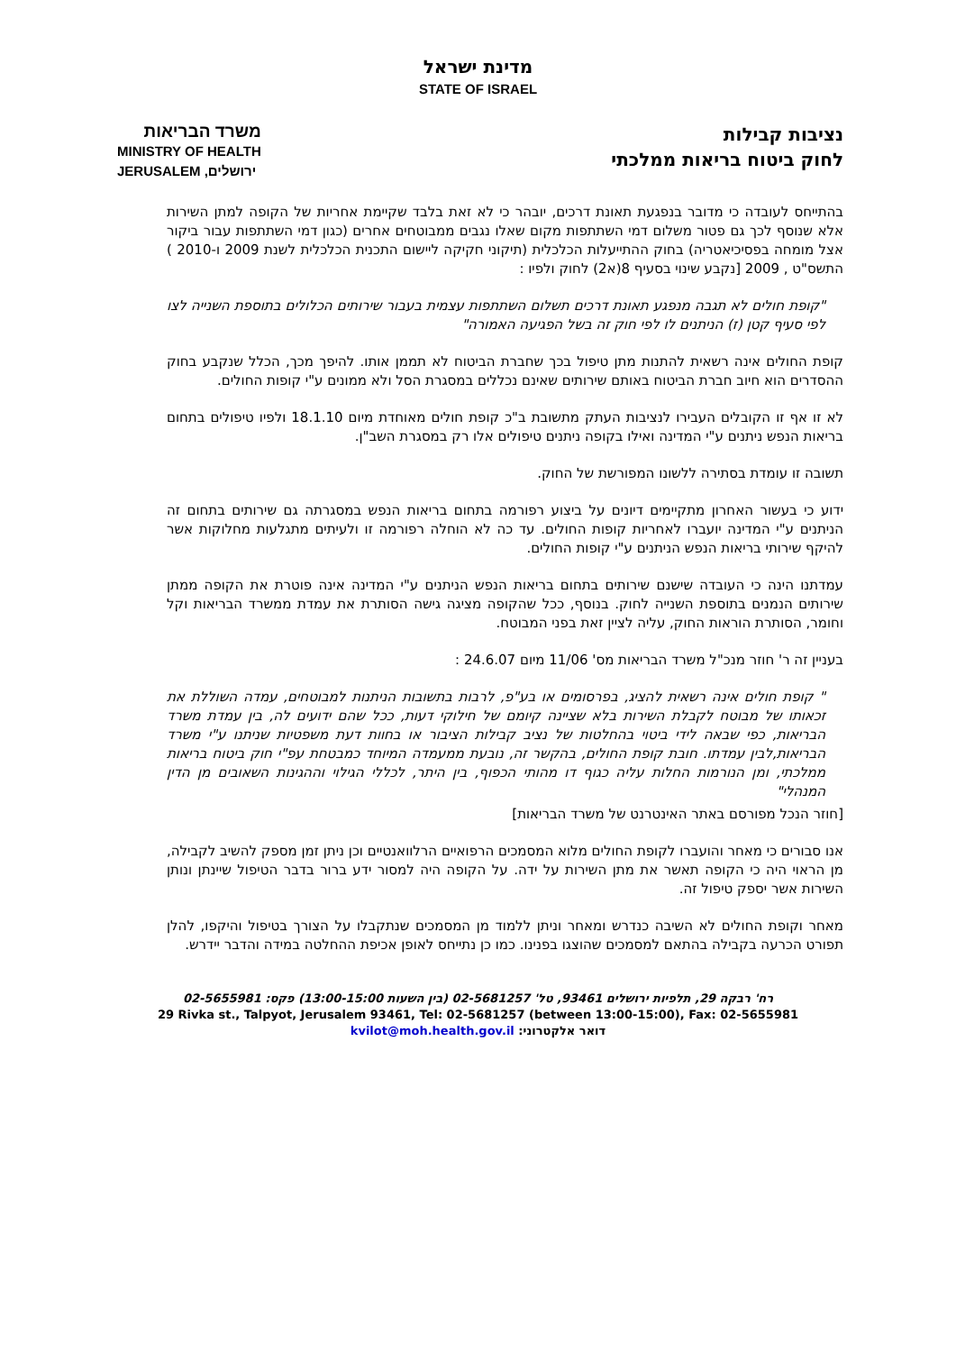מדינת ישראל
STATE OF ISRAEL
נציבות קבילות
לחוק ביטוח בריאות ממלכתי
משרד הבריאות
MINISTRY OF HEALTH
JERUSALEM ירושלים,
בהתייחס לעובדה כי מדובר בנפגעת תאונת דרכים, יובהר כי לא זאת בלבד שקיימת אחריות של הקופה למתן השירות אלא שנוסף לכך גם פטור משלום דמי השתתפות מקום שאלו נגבים ממבוטחים אחרים (כגון דמי השתתפות עבור ביקור אצל מומחה בפסיכיאטריה) בחוק ההתייעלות הכלכלית (תיקוני חקיקה ליישום התכנית הכלכלית לשנת 2009 ו-2010 ) התשס"ט , 2009 [נקבע שינוי בסעיף 8(א2) לחוק ולפיו :
"קופת חולים לא תגבה מנפגע תאונת דרכים תשלום השתתפות עצמית בעבור שירותים הכלולים בתוספת השנייה לצו לפי סעיף קטן (ז) הניתנים לו לפי חוק זה בשל הפגיעה האמורה"
קופת החולים אינה רשאית להתנות מתן טיפול בכך שחברת הביטוח לא תממן אותו. להיפך מכך, הכלל שנקבע בחוק ההסדרים הוא חיוב חברת הביטוח באותם שירותים שאינם נכללים במסגרת הסל ולא ממונים ע"י קופות החולים.
לא זו אף זו הקובלים העבירו לנציבות העתק מתשובת ב"כ קופת חולים מאוחדת מיום 18.1.10 ולפיו טיפולים בתחום בריאות הנפש ניתנים ע"י המדינה ואילו בקופה ניתנים טיפולים אלו רק במסגרת השב"ן.
תשובה זו עומדת בסתירה ללשונו המפורשת של החוק.
ידוע כי בעשור האחרון מתקיימים דיונים על ביצוע רפורמה בתחום בריאות הנפש במסגרתה גם שירותים בתחום זה הניתנים ע"י המדינה יועברו לאחריות קופות החולים. עד כה לא הוחלה רפורמה זו ולעיתים מתגלעות מחלוקות אשר להיקף שירותי בריאות הנפש הניתנים ע"י קופות החולים.
עמדתנו הינה כי העובדה שישנם שירותים בתחום בריאות הנפש הניתנים ע"י המדינה אינה פוטרת את הקופה ממתן שירותים הנמנים בתוספת השנייה לחוק. בנוסף, ככל שהקופה מציגה גישה הסותרת את עמדת ממשרד הבריאות וקל וחומר, הסותרת הוראות החוק, עליה לציין זאת בפני המבוטח.
בעניין זה ר' חוזר מנכ"ל משרד הבריאות מס' 11/06 מיום 24.6.07 :
" קופת חולים אינה רשאית להציג, בפרסומים או בע"פ, לרבות בתשובות הניתנות למבוטחים, עמדה השוללת את זכאותו של מבוטח לקבלת השירות בלא שציינה קיומם של חילוקי דעות, ככל שהם ידועים לה, בין עמדת משרד הבריאות, כפי שבאה לידי ביטוי בהחלטות של נציב קבילות הציבור או בחוות דעת משפטיות שניתנו ע"י משרד הבריאות,לבין עמדתו. חובת קופת החולים, בהקשר זה, נובעת ממעמדה המיוחד כמבטחת עפ"י חוק ביטוח בריאות ממלכתי, ומן הנורמות החלות עליה כגוף דו מהותי הכפוף, בין היתר, לכללי הגילוי וההגינות השאובים מן הדין המנהלי"
[חוזר הנכל מפורסם באתר האינטרנט של משרד הבריאות]
אנו סבורים כי מאחר והועברו לקופת החולים מלוא המסמכים הרפואיים הרלוואנטיים וכן ניתן זמן מספק להשיב לקבילה, מן הראוי היה כי הקופה תאשר את מתן השירות על ידה. על הקופה היה למסור ידע ברור בדבר הטיפול שיינתן ונותן השירות אשר יספק טיפול זה.
מאחר וקופת החולים לא השיבה כנדרש ומאחר וניתן ללמוד מן המסמכים שנתקבלו על הצורך בטיפול והיקפו, להלן תפורט הכרעה בקבילה בהתאם למסמכים שהוצגו בפנינו. כמו כן נתייחס לאופן אכיפת ההחלטה במידה והדבר יידרש.
רח' רבקה 29, תלפיות ירושלים 93461, טל' 02-5681257 (בין השעות 13:00-15:00) פקס: 02-5655981
29 Rivka st., Talpyot, Jerusalem 93461, Tel: 02-5681257 (between 13:00-15:00), Fax: 02-5655981
דואר אלקטרוני: kvilot@moh.health.gov.il